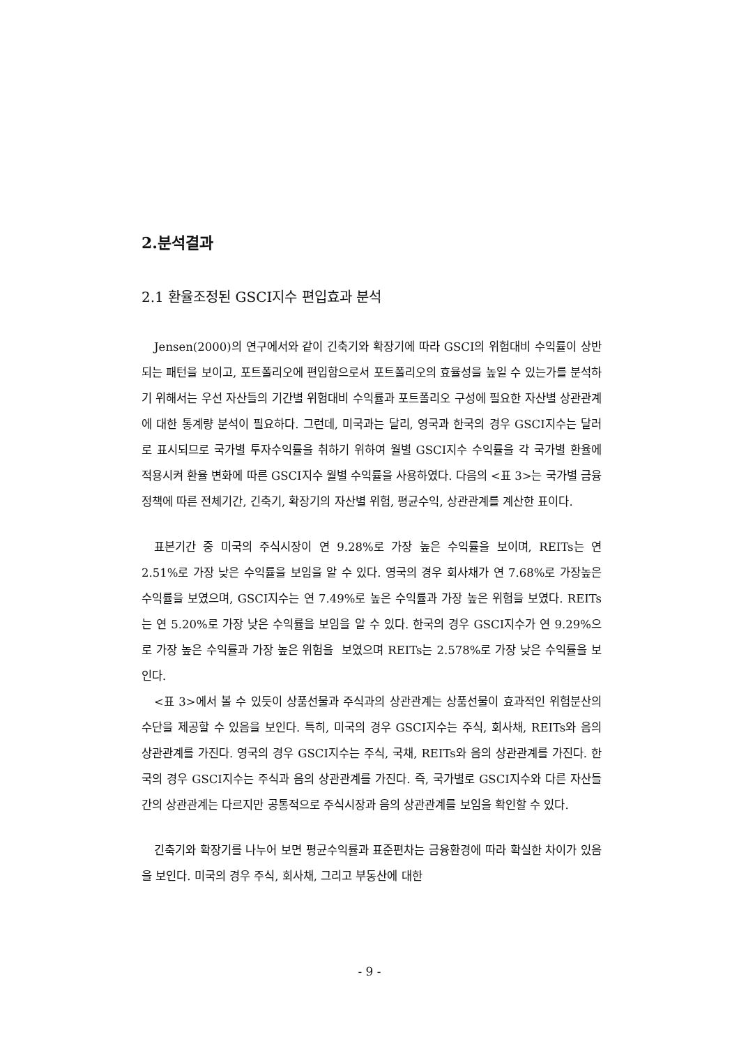2.분석결과
2.1 환율조정된 GSCI지수 편입효과 분석
Jensen(2000)의 연구에서와 같이 긴축기와 확장기에 따라 GSCI의 위험대비 수익률이 상반되는 패턴을 보이고, 포트폴리오에 편입함으로서 포트폴리오의 효율성을 높일 수 있는가를 분석하기 위해서는 우선 자산들의 기간별 위험대비 수익률과 포트폴리오 구성에 필요한 자산별 상관관계에 대한 통계량 분석이 필요하다. 그런데, 미국과는 달리, 영국과 한국의 경우 GSCI지수는 달러로 표시되므로 국가별 투자수익률을 취하기 위하여 월별 GSCI지수 수익률을 각 국가별 환율에 적용시켜 환율 변화에 따른 GSCI지수 월별 수익률을 사용하였다. 다음의 <표 3>는 국가별 금융정책에 따른 전체기간, 긴축기, 확장기의 자산별 위험, 평균수익, 상관관계를 계산한 표이다.
표본기간 중 미국의 주식시장이 연 9.28%로 가장 높은 수익률을 보이며, REITs는 연 2.51%로 가장 낮은 수익률을 보임을 알 수 있다. 영국의 경우 회사채가 연 7.68%로 가장높은 수익률을 보였으며, GSCI지수는 연 7.49%로 높은 수익률과 가장 높은 위험을 보였다. REITs는 연 5.20%로 가장 낮은 수익률을 보임을 알 수 있다. 한국의 경우 GSCI지수가 연 9.29%으로 가장 높은 수익률과 가장 높은 위험을 보였으며 REITs는 2.578%로 가장 낮은 수익률을 보인다.
<표 3>에서 볼 수 있듯이 상품선물과 주식과의 상관관계는 상품선물이 효과적인 위험분산의 수단을 제공할 수 있음을 보인다. 특히, 미국의 경우 GSCI지수는 주식, 회사채, REITs와 음의 상관관계를 가진다. 영국의 경우 GSCI지수는 주식, 국채, REITs와 음의 상관관계를 가진다. 한국의 경우 GSCI지수는 주식과 음의 상관관계를 가진다. 즉, 국가별로 GSCI지수와 다른 자산들 간의 상관관계는 다르지만 공통적으로 주식시장과 음의 상관관계를 보임을 확인할 수 있다.
긴축기와 확장기를 나누어 보면 평균수익률과 표준편차는 금융환경에 따라 확실한 차이가 있음을 보인다. 미국의 경우 주식, 회사채, 그리고 부동산에 대한
- 9 -